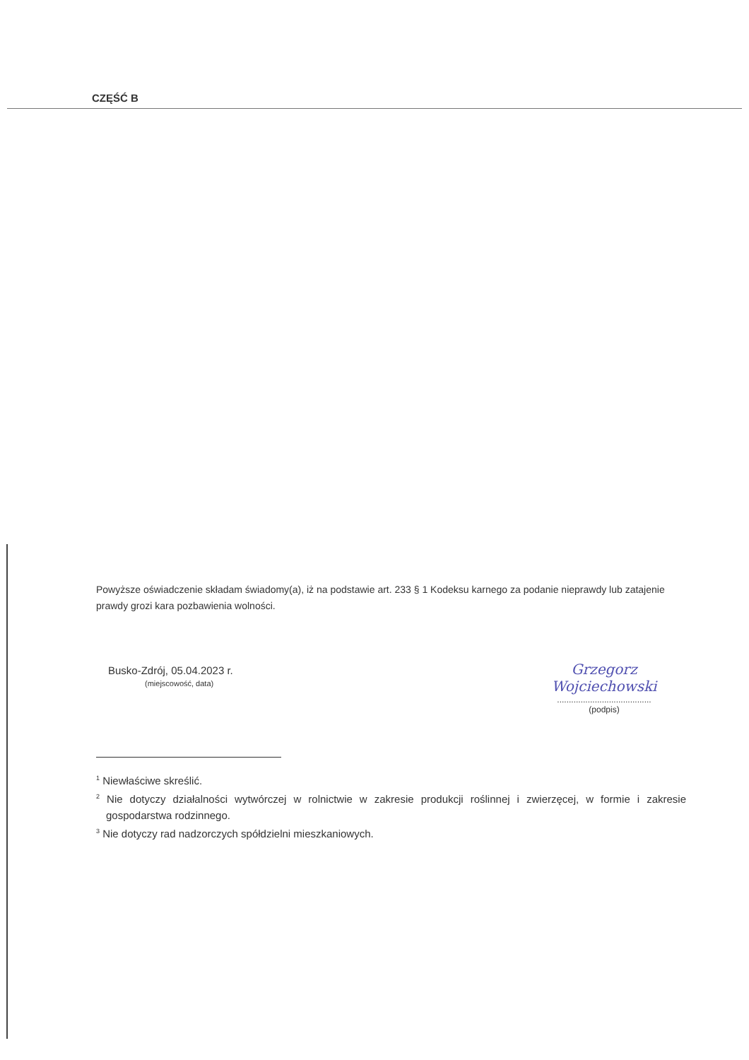CZĘŚĆ B
Powyższe oświadczenie składam świadomy(a), iż na podstawie art. 233 § 1 Kodeksu karnego za podanie nieprawdy lub zatajenie prawdy grozi kara pozbawienia wolności.
Busko-Zdrój, 05.04.2023 r.
(miejscowość, data)
Grzegorz Wojciechowski
........................................
(podpis)
<sup>1</sup> Niewłaściwe skreślić.
<sup>2</sup> Nie dotyczy działalności wytwórczej w rolnictwie w zakresie produkcji roślinnej i zwierzęcej, w formie i zakresie gospodarstwa rodzinnego.
<sup>3</sup> Nie dotyczy rad nadzorczych spółdzielni mieszkaniowych.